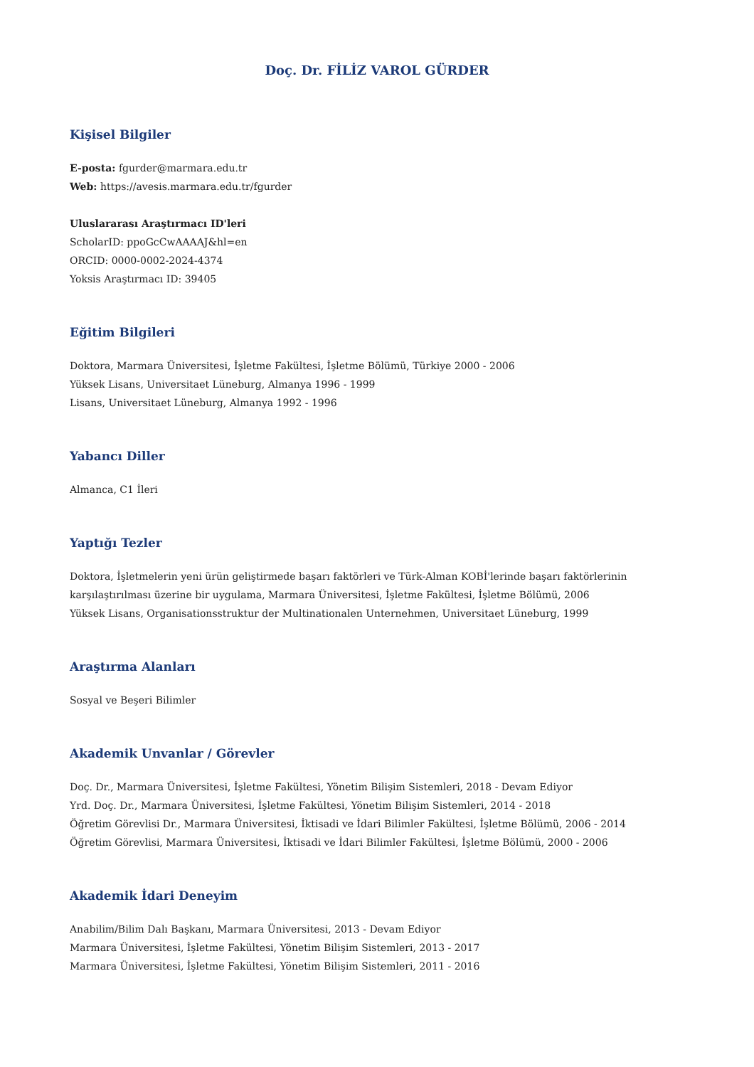Doç. Dr. FİLİZ VAROL GÜRDER
Kişisel Bilgiler
E-posta: fgurder@marmara.edu.tr
Web: https://avesis.marmara.edu.tr/fgurder
Uluslararası Araştırmacı ID'leri
ScholarID: ppoGcCwAAAAJ&hl=en
ORCID: 0000-0002-2024-4374
Yoksis Araştırmacı ID: 39405
Eğitim Bilgileri
Doktora, Marmara Üniversitesi, İşletme Fakültesi, İşletme Bölümü, Türkiye 2000 - 2006
Yüksek Lisans, Universitaet Lüneburg, Almanya 1996 - 1999
Lisans, Universitaet Lüneburg, Almanya 1992 - 1996
Yabancı Diller
Almanca, C1 İleri
Yaptığı Tezler
Doktora, İşletmelerin yeni ürün geliştirmede başarı faktörleri ve Türk-Alman KOBİ'lerinde başarı faktörlerinin karşılaştırılması üzerine bir uygulama, Marmara Üniversitesi, İşletme Fakültesi, İşletme Bölümü, 2006
Yüksek Lisans, Organisationsstruktur der Multinationalen Unternehmen, Universitaet Lüneburg, 1999
Araştırma Alanları
Sosyal ve Beşeri Bilimler
Akademik Unvanlar / Görevler
Doç. Dr., Marmara Üniversitesi, İşletme Fakültesi, Yönetim Bilişim Sistemleri, 2018 - Devam Ediyor
Yrd. Doç. Dr., Marmara Üniversitesi, İşletme Fakültesi, Yönetim Bilişim Sistemleri, 2014 - 2018
Öğretim Görevlisi Dr., Marmara Üniversitesi, İktisadi ve İdari Bilimler Fakültesi, İşletme Bölümü, 2006 - 2014
Öğretim Görevlisi, Marmara Üniversitesi, İktisadi ve İdari Bilimler Fakültesi, İşletme Bölümü, 2000 - 2006
Akademik İdari Deneyim
Anabilim/Bilim Dalı Başkanı, Marmara Üniversitesi, 2013 - Devam Ediyor
Marmara Üniversitesi, İşletme Fakültesi, Yönetim Bilişim Sistemleri, 2013 - 2017
Marmara Üniversitesi, İşletme Fakültesi, Yönetim Bilişim Sistemleri, 2011 - 2016